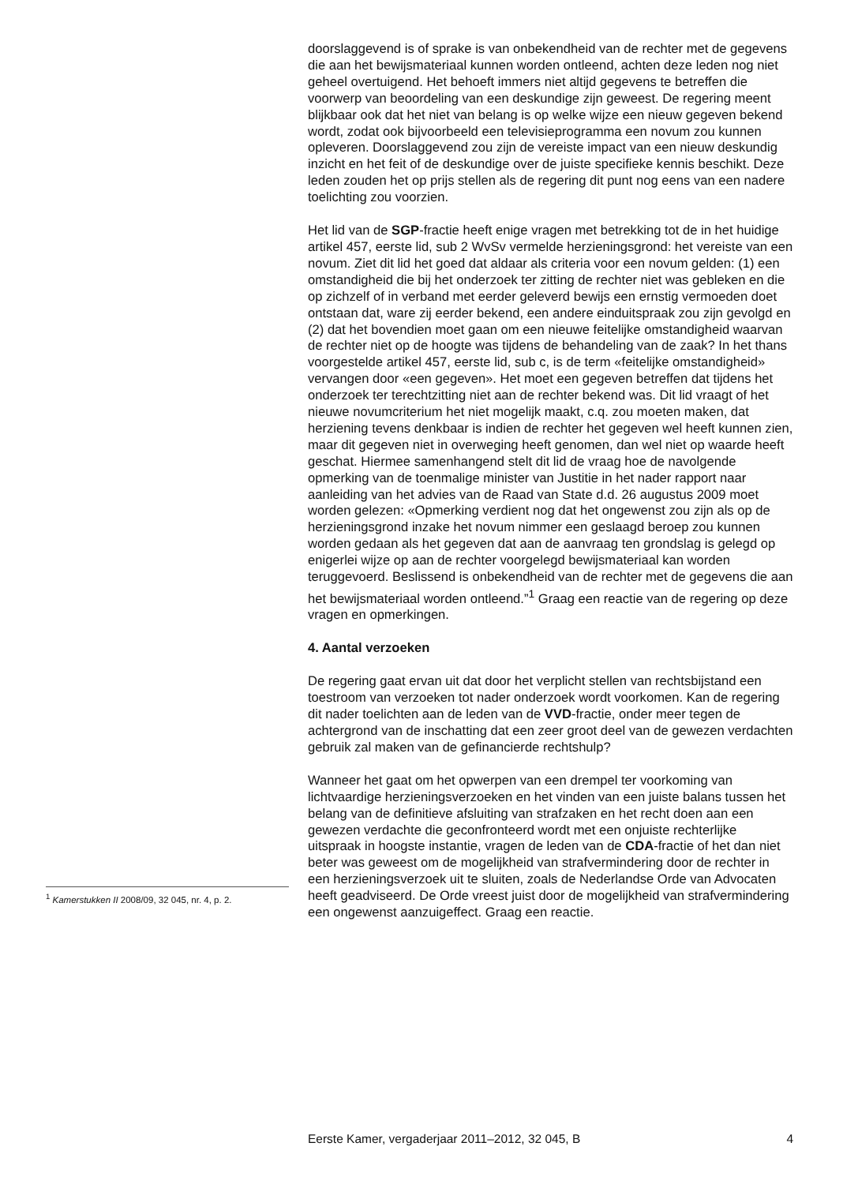doorslaggevend is of sprake is van onbekendheid van de rechter met de gegevens die aan het bewijsmateriaal kunnen worden ontleend, achten deze leden nog niet geheel overtuigend. Het behoeft immers niet altijd gegevens te betreffen die voorwerp van beoordeling van een deskundige zijn geweest. De regering meent blijkbaar ook dat het niet van belang is op welke wijze een nieuw gegeven bekend wordt, zodat ook bijvoorbeeld een televisieprogramma een novum zou kunnen opleveren. Doorslaggevend zou zijn de vereiste impact van een nieuw deskundig inzicht en het feit of de deskundige over de juiste specifieke kennis beschikt. Deze leden zouden het op prijs stellen als de regering dit punt nog eens van een nadere toelichting zou voorzien.
Het lid van de SGP-fractie heeft enige vragen met betrekking tot de in het huidige artikel 457, eerste lid, sub 2 WvSv vermelde herzieningsgrond: het vereiste van een novum. Ziet dit lid het goed dat aldaar als criteria voor een novum gelden: (1) een omstandigheid die bij het onderzoek ter zitting de rechter niet was gebleken en die op zichzelf of in verband met eerder geleverd bewijs een ernstig vermoeden doet ontstaan dat, ware zij eerder bekend, een andere einduitspraak zou zijn gevolgd en (2) dat het bovendien moet gaan om een nieuwe feitelijke omstandigheid waarvan de rechter niet op de hoogte was tijdens de behandeling van de zaak? In het thans voorgestelde artikel 457, eerste lid, sub c, is de term «feitelijke omstandigheid» vervangen door «een gegeven». Het moet een gegeven betreffen dat tijdens het onderzoek ter terechtzitting niet aan de rechter bekend was. Dit lid vraagt of het nieuwe novumcriterium het niet mogelijk maakt, c.q. zou moeten maken, dat herziening tevens denkbaar is indien de rechter het gegeven wel heeft kunnen zien, maar dit gegeven niet in overweging heeft genomen, dan wel niet op waarde heeft geschat. Hiermee samenhangend stelt dit lid de vraag hoe de navolgende opmerking van de toenmalige minister van Justitie in het nader rapport naar aanleiding van het advies van de Raad van State d.d. 26 augustus 2009 moet worden gelezen: «Opmerking verdient nog dat het ongewenst zou zijn als op de herzieningsgrond inzake het novum nimmer een geslaagd beroep zou kunnen worden gedaan als het gegeven dat aan de aanvraag ten grondslag is gelegd op enigerlei wijze op aan de rechter voorgelegd bewijsmateriaal kan worden teruggevoerd. Beslissend is onbekendheid van de rechter met de gegevens die aan het bewijsmateriaal worden ontleend.”<sup>1</sup> Graag een reactie van de regering op deze vragen en opmerkingen.
4. Aantal verzoeken
De regering gaat ervan uit dat door het verplicht stellen van rechtsbijstand een toestroom van verzoeken tot nader onderzoek wordt voorkomen. Kan de regering dit nader toelichten aan de leden van de VVD-fractie, onder meer tegen de achtergrond van de inschatting dat een zeer groot deel van de gewezen verdachten gebruik zal maken van de gefinancierde rechtshulp?
Wanneer het gaat om het opwerpen van een drempel ter voorkoming van lichtvaardige herzieningsverzoeken en het vinden van een juiste balans tussen het belang van de definitieve afsluiting van strafzaken en het recht doen aan een gewezen verdachte die geconfronteerd wordt met een onjuiste rechterlijke uitspraak in hoogste instantie, vragen de leden van de CDA-fractie of het dan niet beter was geweest om de mogelijkheid van strafvermindering door de rechter in een herzieningsverzoek uit te sluiten, zoals de Nederlandse Orde van Advocaten heeft geadviseerd. De Orde vreest juist door de mogelijkheid van strafvermindering een ongewenst aanzuigeffect. Graag een reactie.
<sup>1</sup> Kamerstukken II 2008/09, 32 045, nr. 4, p. 2.
Eerste Kamer, vergaderjaar 2011–2012, 32 045, B 4